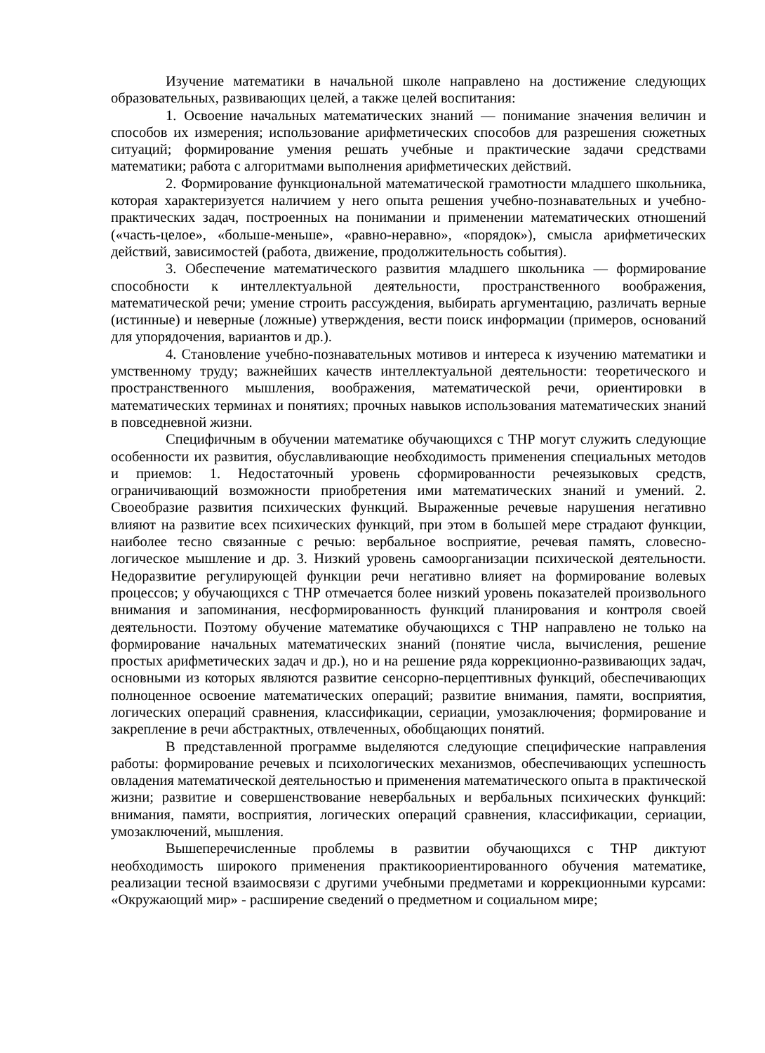Изучение математики в начальной школе направлено на достижение следующих образовательных, развивающих целей, а также целей воспитания:
1. Освоение начальных математических знаний — понимание значения величин и способов их измерения; использование арифметических способов для разрешения сюжетных ситуаций; формирование умения решать учебные и практические задачи средствами математики; работа с алгоритмами выполнения арифметических действий.
2. Формирование функциональной математической грамотности младшего школьника, которая характеризуется наличием у него опыта решения учебно-познавательных и учебно-практических задач, построенных на понимании и применении математических отношений («часть-целое», «больше-меньше», «равно-неравно», «порядок»), смысла арифметических действий, зависимостей (работа, движение, продолжительность события).
3. Обеспечение математического развития младшего школьника — формирование способности к интеллектуальной деятельности, пространственного воображения, математической речи; умение строить рассуждения, выбирать аргументацию, различать верные (истинные) и неверные (ложные) утверждения, вести поиск информации (примеров, оснований для упорядочения, вариантов и др.).
4. Становление учебно-познавательных мотивов и интереса к изучению математики и умственному труду; важнейших качеств интеллектуальной деятельности: теоретического и пространственного мышления, воображения, математической речи, ориентировки в математических терминах и понятиях; прочных навыков использования математических знаний в повседневной жизни.
Специфичным в обучении математике обучающихся с ТНР могут служить следующие особенности их развития, обуславливающие необходимость применения специальных методов и приемов: 1. Недостаточный уровень сформированности речеязыковых средств, ограничивающий возможности приобретения ими математических знаний и умений. 2. Своеобразие развития психических функций. Выраженные речевые нарушения негативно влияют на развитие всех психических функций, при этом в большей мере страдают функции, наиболее тесно связанные с речью: вербальное восприятие, речевая память, словесно-логическое мышление и др. 3. Низкий уровень самоорганизации психической деятельности. Недоразвитие регулирующей функции речи негативно влияет на формирование волевых процессов; у обучающихся с ТНР отмечается более низкий уровень показателей произвольного внимания и запоминания, несформированность функций планирования и контроля своей деятельности. Поэтому обучение математике обучающихся с ТНР направлено не только на формирование начальных математических знаний (понятие числа, вычисления, решение простых арифметических задач и др.), но и на решение ряда коррекционно-развивающих задач, основными из которых являются развитие сенсорно-перцептивных функций, обеспечивающих полноценное освоение математических операций; развитие внимания, памяти, восприятия, логических операций сравнения, классификации, сериации, умозаключения; формирование и закрепление в речи абстрактных, отвлеченных, обобщающих понятий.
В представленной программе выделяются следующие специфические направления работы: формирование речевых и психологических механизмов, обеспечивающих успешность овладения математической деятельностью и применения математического опыта в практической жизни; развитие и совершенствование невербальных и вербальных психических функций: внимания, памяти, восприятия, логических операций сравнения, классификации, сериации, умозаключений, мышления.
Вышеперечисленные проблемы в развитии обучающихся с ТНР диктуют необходимость широкого применения практикоориентированного обучения математике, реализации тесной взаимосвязи с другими учебными предметами и коррекционными курсами: «Окружающий мир» - расширение сведений о предметном и социальном мире;